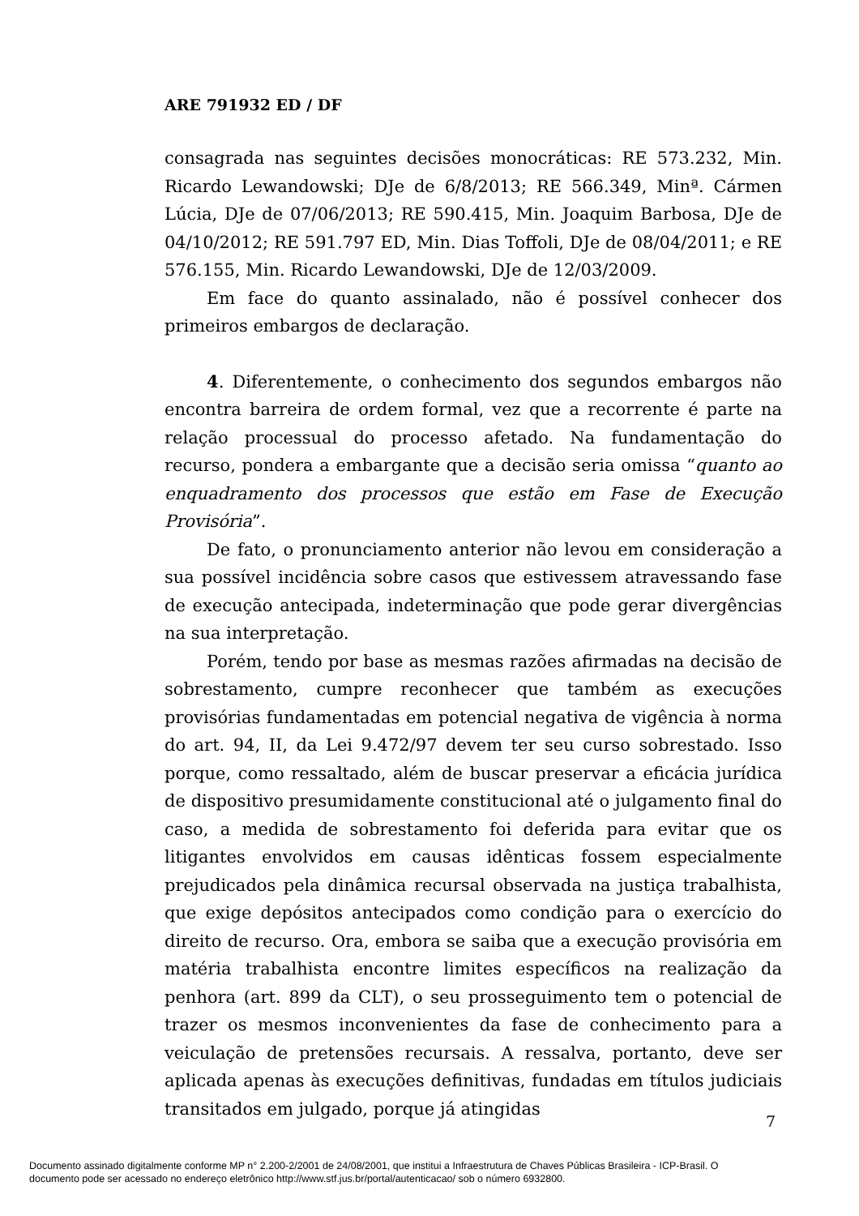ARE 791932 ED / DF
consagrada nas seguintes decisões monocráticas: RE 573.232, Min. Ricardo Lewandowski; DJe de 6/8/2013; RE 566.349, Minª. Cármen Lúcia, DJe de 07/06/2013; RE 590.415, Min. Joaquim Barbosa, DJe de 04/10/2012; RE 591.797 ED, Min. Dias Toffoli, DJe de 08/04/2011; e RE 576.155, Min. Ricardo Lewandowski, DJe de 12/03/2009.
Em face do quanto assinalado, não é possível conhecer dos primeiros embargos de declaração.
4. Diferentemente, o conhecimento dos segundos embargos não encontra barreira de ordem formal, vez que a recorrente é parte na relação processual do processo afetado. Na fundamentação do recurso, pondera a embargante que a decisão seria omissa “quanto ao enquadramento dos processos que estão em Fase de Execução Provisória”.
De fato, o pronunciamento anterior não levou em consideração a sua possível incidência sobre casos que estivessem atravessando fase de execução antecipada, indeterminação que pode gerar divergências na sua interpretação.
Porém, tendo por base as mesmas razões afirmadas na decisão de sobrestamento, cumpre reconhecer que também as execuções provisórias fundamentadas em potencial negativa de vigência à norma do art. 94, II, da Lei 9.472/97 devem ter seu curso sobrestado. Isso porque, como ressaltado, além de buscar preservar a eficácia jurídica de dispositivo presumidamente constitucional até o julgamento final do caso, a medida de sobrestamento foi deferida para evitar que os litigantes envolvidos em causas idênticas fossem especialmente prejudicados pela dinâmica recursal observada na justiça trabalhista, que exige depósitos antecipados como condição para o exercício do direito de recurso. Ora, embora se saiba que a execução provisória em matéria trabalhista encontre limites específicos na realização da penhora (art. 899 da CLT), o seu prosseguimento tem o potencial de trazer os mesmos inconvenientes da fase de conhecimento para a veiculação de pretensões recursais. A ressalva, portanto, deve ser aplicada apenas às execuções definitivas, fundadas em títulos judiciais transitados em julgado, porque já atingidas
7
Documento assinado digitalmente conforme MP n° 2.200-2/2001 de 24/08/2001, que institui a Infraestrutura de Chaves Públicas Brasileira - ICP-Brasil. O
documento pode ser acessado no endereço eletrônico http://www.stf.jus.br/portal/autenticacao/ sob o número 6932800.